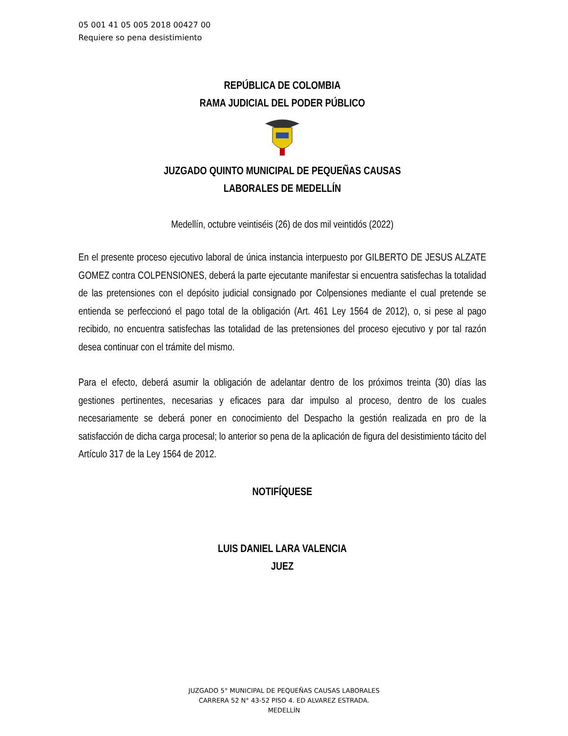05 001 41 05 005 2018 00427 00
Requiere so pena desistimiento
REPÚBLICA DE COLOMBIA
RAMA JUDICIAL DEL PODER PÚBLICO
JUZGADO QUINTO MUNICIPAL DE PEQUEÑAS CAUSAS
LABORALES DE MEDELLÍN
Medellín, octubre veintiséis (26) de dos mil veintidós (2022)
En el presente proceso ejecutivo laboral de única instancia interpuesto por GILBERTO DE JESUS ALZATE GOMEZ contra COLPENSIONES, deberá la parte ejecutante manifestar si encuentra satisfechas la totalidad de las pretensiones con el depósito judicial consignado por Colpensiones mediante el cual pretende se entienda se perfeccionó el pago total de la obligación (Art. 461 Ley 1564 de 2012), o, si pese al pago recibido, no encuentra satisfechas las totalidad de las pretensiones del proceso ejecutivo y por tal razón desea continuar con el trámite del mismo.
Para el efecto, deberá asumir la obligación de adelantar dentro de los próximos treinta (30) días las gestiones pertinentes, necesarias y eficaces para dar impulso al proceso, dentro de los cuales necesariamente se deberá poner en conocimiento del Despacho la gestión realizada en pro de la satisfacción de dicha carga procesal; lo anterior so pena de la aplicación de figura del desistimiento tácito del Artículo 317 de la Ley 1564 de 2012.
NOTIFÍQUESE
LUIS DANIEL LARA VALENCIA
JUEZ
JUZGADO 5° MUNICIPAL DE PEQUEÑAS CAUSAS LABORALES
CARRERA 52 N° 43-52 PISO 4. ED ALVAREZ ESTRADA.
MEDELLÍN